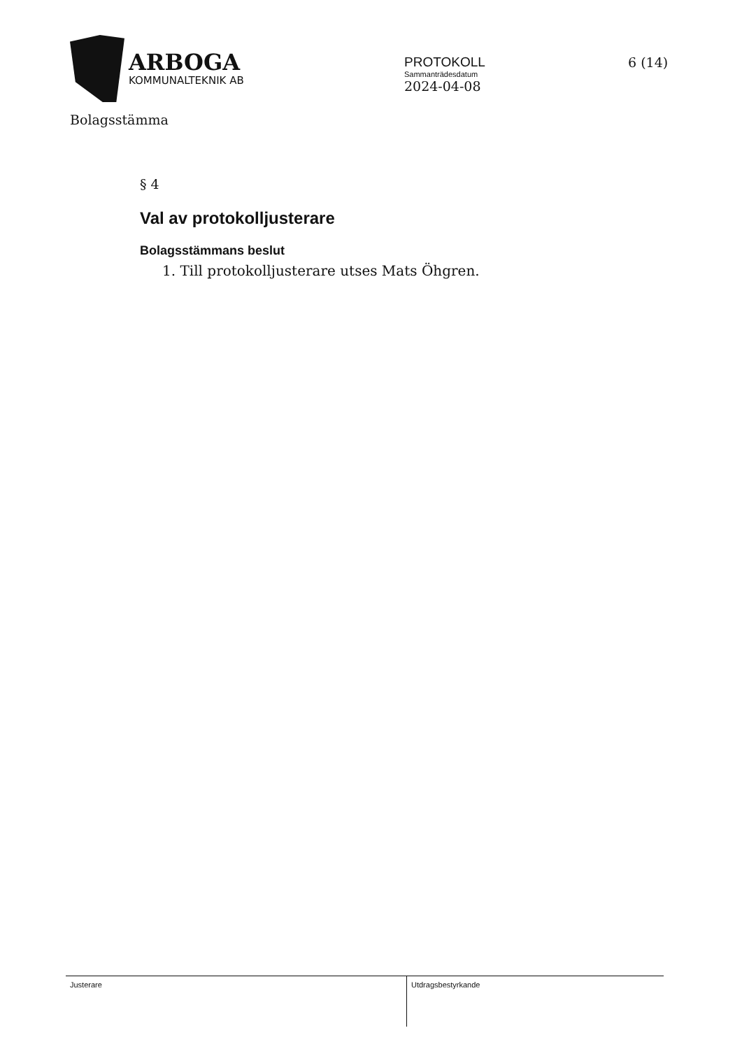ARBOGA
KOMMUNALTEKNIK AB
PROTOKOLL
Sammanträdesdatum
2024-04-08
6 (14)
Bolagsstämma
§ 4
Val av protokolljusterare
Bolagsstämmans beslut
1. Till protokolljusterare utses Mats Öhgren.
Justerare
Utdragsbestyrkande